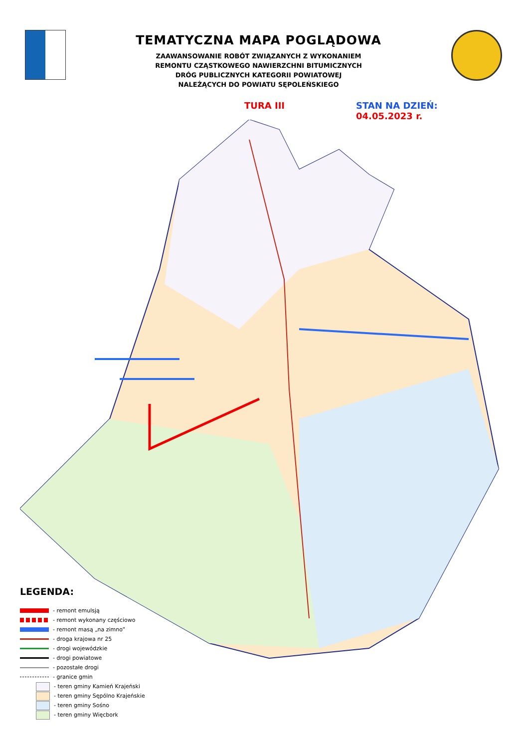TEMATYCZNA MAPA POGLĄDOWA
ZAAWANSOWANIE ROBÓT ZWIĄZANYCH Z WYKONANIEM
REMONTU CZĄSTKOWEGO NAWIERZCHNI BITUMICZNYCH
DRÓG PUBLICZNYCH KATEGORII POWIATOWEJ
NALEŻĄCYCH DO POWIATU SĘPOLEŃSKIEGO
TURA III STAN NA DZIEŃ: 04.05.2023 r.
LEGENDA:
- remont emulsją
- remont wykonany częściowo
- remont masą „na zimno”
- droga krajowa nr 25
- drogi wojewódzkie
- drogi powiatowe
- pozostałe drogi
- granice gmin
- teren gminy Kamień Krajeński
- teren gminy Sępólno Krajeńskie
- teren gminy Sośno
- teren gminy Więcbork